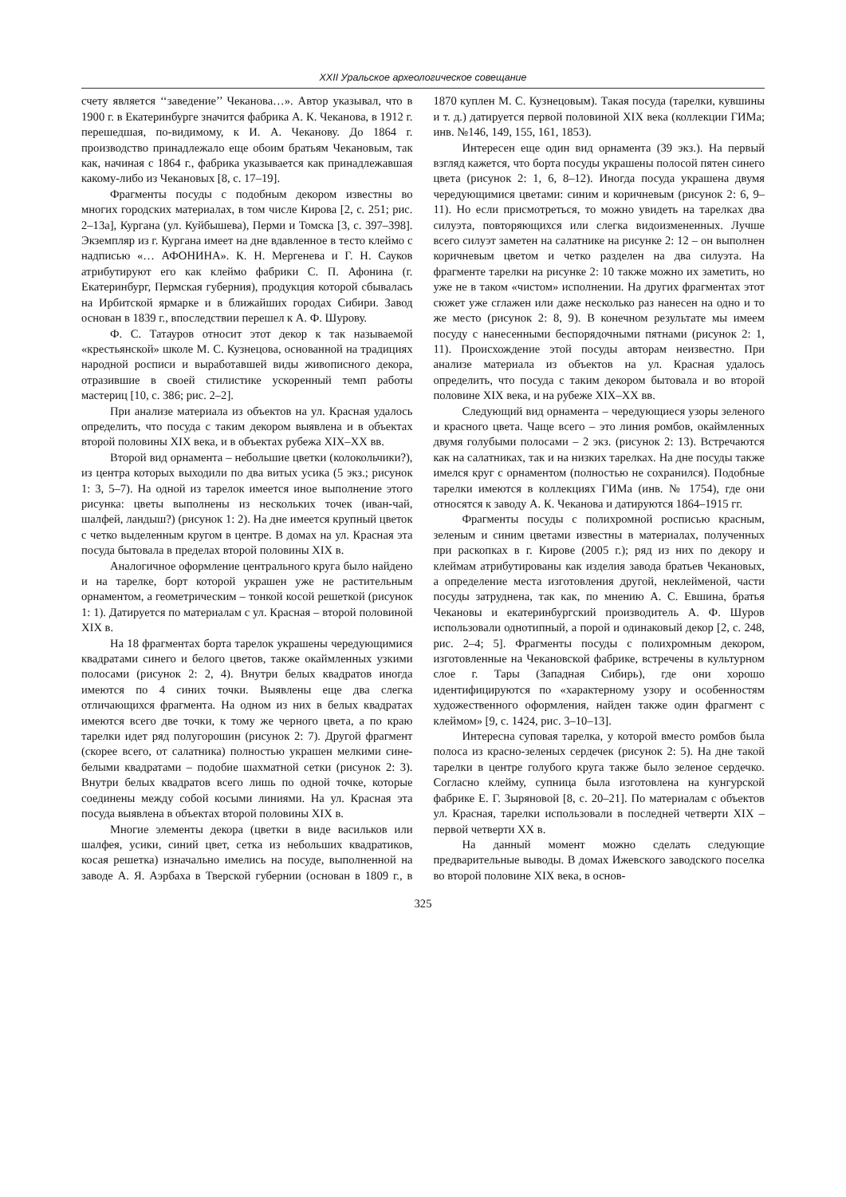XXII Уральское археологическое совещание
счету является ‘‘заведение’’ Чеканова…». Автор указывал, что в 1900 г. в Екатеринбурге значится фабрика А. К. Чеканова, в 1912 г. перешедшая, по-видимому, к И. А. Чеканову. До 1864 г. производство принадлежало еще обоим братьям Чекановым, так как, начиная с 1864 г., фабрика указывается как принадлежавшая какому-либо из Чекановых [8, с. 17–19].
Фрагменты посуды с подобным декором известны во многих городских материалах, в том числе Кирова [2, с. 251; рис. 2–13а], Кургана (ул. Куйбышева), Перми и Томска [3, с. 397–398]. Экземпляр из г. Кургана имеет на дне вдавленное в тесто клеймо с надписью «… АФОНИНА». К. Н. Мергенева и Г. Н. Сауков атрибутируют его как клеймо фабрики С. П. Афонина (г. Екатеринбург, Пермская губерния), продукция которой сбывалась на Ирбитской ярмарке и в ближайших городах Сибири. Завод основан в 1839 г., впоследствии перешел к А. Ф. Шурову.
Ф. С. Татауров относит этот декор к так называемой «крестьянской» школе М. С. Кузнецова, основанной на традициях народной росписи и выработавшей виды живописного декора, отразившие в своей стилистике ускоренный темп работы мастериц [10, с. 386; рис. 2–2].
При анализе материала из объектов на ул. Красная удалось определить, что посуда с таким декором выявлена и в объектах второй половины XIX века, и в объектах рубежа XIX–XX вв.
Второй вид орнамента – небольшие цветки (колокольчики?), из центра которых выходили по два витых усика (5 экз.; рисунок 1: 3, 5–7). На одной из тарелок имеется иное выполнение этого рисунка: цветы выполнены из нескольких точек (иван-чай, шалфей, ландыш?) (рисунок 1: 2). На дне имеется крупный цветок с четко выделенным кругом в центре. В домах на ул. Красная эта посуда бытовала в пределах второй половины XIX в.
Аналогичное оформление центрального круга было найдено и на тарелке, борт которой украшен уже не растительным орнаментом, а геометрическим – тонкой косой решеткой (рисунок 1: 1). Датируется по материалам с ул. Красная – второй половиной XIX в.
На 18 фрагментах борта тарелок украшены чередующимися квадратами синего и белого цветов, также окаймленных узкими полосами (рисунок 2: 2, 4). Внутри белых квадратов иногда имеются по 4 синих точки. Выявлены еще два слегка отличающихся фрагмента. На одном из них в белых квадратах имеются всего две точки, к тому же черного цвета, а по краю тарелки идет ряд полугорошин (рисунок 2: 7). Другой фрагмент (скорее всего, от салатника) полностью украшен мелкими сине-белыми квадратами – подобие шахматной сетки (рисунок 2: 3). Внутри белых квадратов всего лишь по одной точке, которые соединены между собой косыми линиями. На ул. Красная эта посуда выявлена в объектах второй половины XIX в.
Многие элементы декора (цветки в виде васильков или шалфея, усики, синий цвет, сетка из небольших квадратиков, косая решетка) изначально имелись на посуде, выполненной на заводе А. Я. Аэрбаха в Тверской губернии (основан в 1809 г., в 1870 куплен М. С. Кузнецовым). Такая посуда (тарелки, кувшины и т. д.) датируется первой половиной XIX века (коллекции ГИМа; инв. №146, 149, 155, 161, 1853).
Интересен еще один вид орнамента (39 экз.). На первый взгляд кажется, что борта посуды украшены полосой пятен синего цвета (рисунок 2: 1, 6, 8–12). Иногда посуда украшена двумя чередующимися цветами: синим и коричневым (рисунок 2: 6, 9–11). Но если присмотреться, то можно увидеть на тарелках два силуэта, повторяющихся или слегка видоизмененных. Лучше всего силуэт заметен на салатнике на рисунке 2: 12 – он выполнен коричневым цветом и четко разделен на два силуэта. На фрагменте тарелки на рисунке 2: 10 также можно их заметить, но уже не в таком «чистом» исполнении. На других фрагментах этот сюжет уже сглажен или даже несколько раз нанесен на одно и то же место (рисунок 2: 8, 9). В конечном результате мы имеем посуду с нанесенными беспорядочными пятнами (рисунок 2: 1, 11). Происхождение этой посуды авторам неизвестно. При анализе материала из объектов на ул. Красная удалось определить, что посуда с таким декором бытовала и во второй половине XIX века, и на рубеже XIX–XX вв.
Следующий вид орнамента – чередующиеся узоры зеленого и красного цвета. Чаще всего – это линия ромбов, окаймленных двумя голубыми полосами – 2 экз. (рисунок 2: 13). Встречаются как на салатниках, так и на низких тарелках. На дне посуды также имелся круг с орнаментом (полностью не сохранился). Подобные тарелки имеются в коллекциях ГИМа (инв. № 1754), где они относятся к заводу А. К. Чеканова и датируются 1864–1915 гг.
Фрагменты посуды с полихромной росписью красным, зеленым и синим цветами известны в материалах, полученных при раскопках в г. Кирове (2005 г.); ряд из них по декору и клеймам атрибутированы как изделия завода братьев Чекановых, а определение места изготовления другой, неклейменой, части посуды затруднена, так как, по мнению А. С. Евшина, братья Чекановы и екатеринбургский производитель А. Ф. Шуров использовали однотипный, а порой и одинаковый декор [2, с. 248, рис. 2–4; 5]. Фрагменты посуды с полихромным декором, изготовленные на Чекановской фабрике, встречены в культурном слое г. Тары (Западная Сибирь), где они хорошо идентифицируются по «характерному узору и особенностям художественного оформления, найден также один фрагмент с клеймом» [9, с. 1424, рис. 3–10–13].
Интересна суповая тарелка, у которой вместо ромбов была полоса из красно-зеленых сердечек (рисунок 2: 5). На дне такой тарелки в центре голубого круга также было зеленое сердечко. Согласно клейму, супница была изготовлена на кунгурской фабрике Е. Г. Зыряновой [8, с. 20–21]. По материалам с объектов ул. Красная, тарелки использовали в последней четверти XIX – первой четверти XX в.
На данный момент можно сделать следующие предварительные выводы. В домах Ижевского заводского поселка во второй половине XIX века, в основ-
325